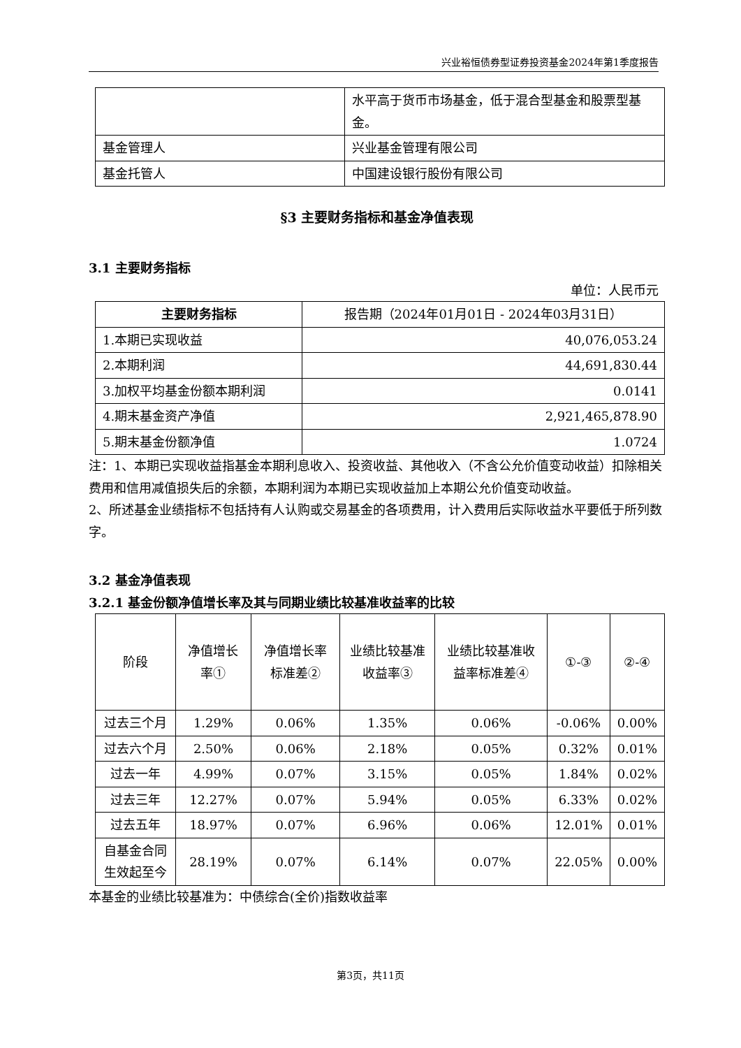兴业裕恒债券型证券投资基金2024年第1季度报告
| | 水平高于货币市场基金，低于混合型基金和股票型基金。 |
| 基金管理人 | 兴业基金管理有限公司 |
| 基金托管人 | 中国建设银行股份有限公司 |
§3 主要财务指标和基金净值表现
3.1 主要财务指标
单位：人民币元
| 主要财务指标 | 报告期（2024年01月01日 - 2024年03月31日） |
| --- | --- |
| 1.本期已实现收益 | 40,076,053.24 |
| 2.本期利润 | 44,691,830.44 |
| 3.加权平均基金份额本期利润 | 0.0141 |
| 4.期末基金资产净值 | 2,921,465,878.90 |
| 5.期末基金份额净值 | 1.0724 |
注：1、本期已实现收益指基金本期利息收入、投资收益、其他收入（不含公允价值变动收益）扣除相关费用和信用减值损失后的余额，本期利润为本期已实现收益加上本期公允价值变动收益。
2、所述基金业绩指标不包括持有人认购或交易基金的各项费用，计入费用后实际收益水平要低于所列数字。
3.2 基金净值表现
3.2.1 基金份额净值增长率及其与同期业绩比较基准收益率的比较
| 阶段 | 净值增长率① | 净值增长率标准差② | 业绩比较基准收益率③ | 业绩比较基准收益率标准差④ | ①-③ | ②-④ |
| 过去三个月 | 1.29% | 0.06% | 1.35% | 0.06% | -0.06% | 0.00% |
| 过去六个月 | 2.50% | 0.06% | 2.18% | 0.05% | 0.32% | 0.01% |
| 过去一年 | 4.99% | 0.07% | 3.15% | 0.05% | 1.84% | 0.02% |
| 过去三年 | 12.27% | 0.07% | 5.94% | 0.05% | 6.33% | 0.02% |
| 过去五年 | 18.97% | 0.07% | 6.96% | 0.06% | 12.01% | 0.01% |
| 自基金合同生效起至今 | 28.19% | 0.07% | 6.14% | 0.07% | 22.05% | 0.00% |
本基金的业绩比较基准为：中债综合(全价)指数收益率
第3页，共11页